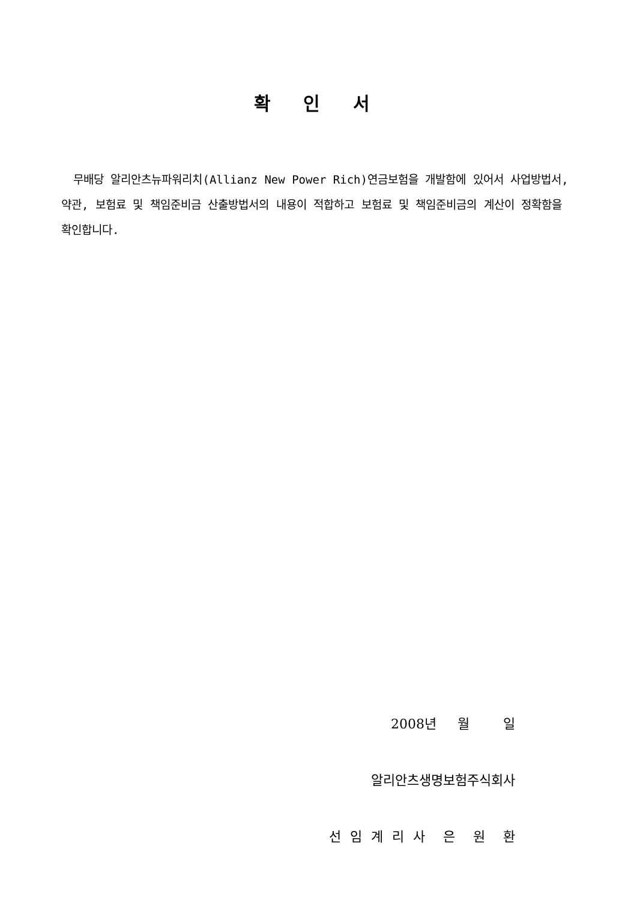확 인 서
무배당 알리안츠뉴파워리치(Allianz New Power Rich)연금보험을 개발함에 있어서 사업방법서, 약관, 보험료 및 책임준비금 산출방법서의 내용이 적합하고 보험료 및 책임준비금의 계산이 정확함을 확인합니다.
2008년 월 일
알리안츠생명보험주식회사
선 임 계 리 사 은 원 환